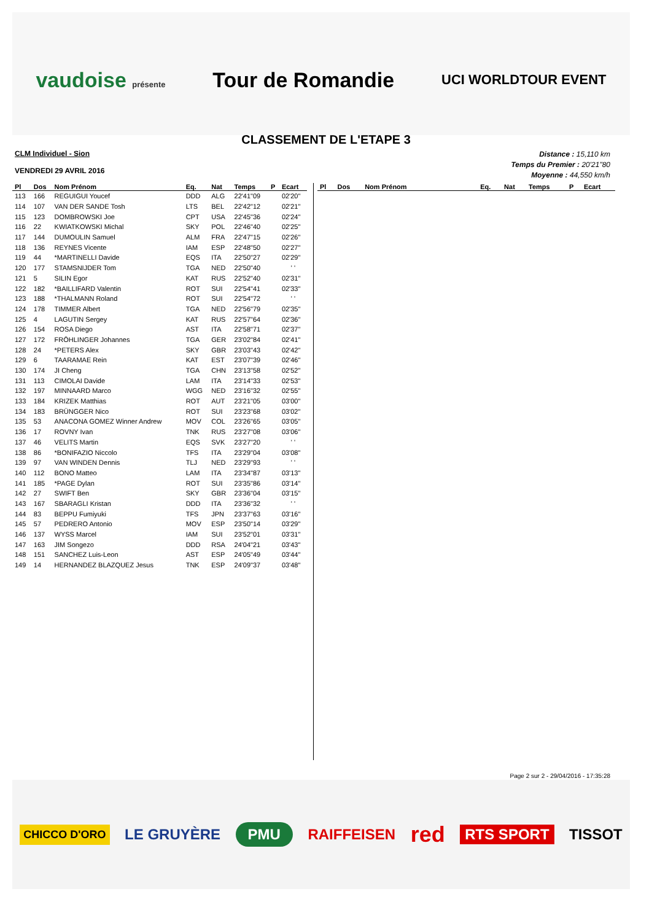vaudoise présente Tour de Romandie UCI WORLDTOUR EVENT
CLASSEMENT DE L'ETAPE 3
CLM Individuel - Sion
VENDREDI 29 AVRIL 2016
Distance : 15,110 km
Temps du Premier : 20'21"80
Moyenne : 44,550 km/h
| Pl | Dos | Nom Prénom | Eq. | Nat | Temps | P | Ecart |
| --- | --- | --- | --- | --- | --- | --- | --- |
| 113 | 166 | REGUIGUI Youcef | DDD | ALG | 22'41"09 | | 02'20" |
| 114 | 107 | VAN DER SANDE Tosh | LTS | BEL | 22'42"12 | | 02'21" |
| 115 | 123 | DOMBROWSKI Joe | CPT | USA | 22'45"36 | | 02'24" |
| 116 | 22 | KWIATKOWSKI Michal | SKY | POL | 22'46"40 | | 02'25" |
| 117 | 144 | DUMOULIN Samuel | ALM | FRA | 22'47"15 | | 02'26" |
| 118 | 136 | REYNES Vicente | IAM | ESP | 22'48"50 | | 02'27" |
| 119 | 44 | *MARTINELLI Davide | EQS | ITA | 22'50"27 | | 02'29" |
| 120 | 177 | STAMSNIJDER Tom | TGA | NED | 22'50"40 | | ' ' |
| 121 | 5 | SILIN Egor | KAT | RUS | 22'52"40 | | 02'31" |
| 122 | 182 | *BAILLIFARD Valentin | ROT | SUI | 22'54"41 | | 02'33" |
| 123 | 188 | *THALMANN Roland | ROT | SUI | 22'54"72 | | ' ' |
| 124 | 178 | TIMMER Albert | TGA | NED | 22'56"79 | | 02'35" |
| 125 | 4 | LAGUTIN Sergey | KAT | RUS | 22'57"64 | | 02'36" |
| 126 | 154 | ROSA Diego | AST | ITA | 22'58"71 | | 02'37" |
| 127 | 172 | FRÖHLINGER Johannes | TGA | GER | 23'02"84 | | 02'41" |
| 128 | 24 | *PETERS Alex | SKY | GBR | 23'03"43 | | 02'42" |
| 129 | 6 | TAARAMAE Rein | KAT | EST | 23'07"39 | | 02'46" |
| 130 | 174 | JI Cheng | TGA | CHN | 23'13"58 | | 02'52" |
| 131 | 113 | CIMOLAI Davide | LAM | ITA | 23'14"33 | | 02'53" |
| 132 | 197 | MINNAARD Marco | WGG | NED | 23'16"32 | | 02'55" |
| 133 | 184 | KRIZEK Matthias | ROT | AUT | 23'21"05 | | 03'00" |
| 134 | 183 | BRÜNGGER Nico | ROT | SUI | 23'23"68 | | 03'02" |
| 135 | 53 | ANACONA GOMEZ Winner Andrew | MOV | COL | 23'26"65 | | 03'05" |
| 136 | 17 | ROVNY Ivan | TNK | RUS | 23'27"08 | | 03'06" |
| 137 | 46 | VELITS Martin | EQS | SVK | 23'27"20 | | ' ' |
| 138 | 86 | *BONIFAZIO Niccolo | TFS | ITA | 23'29"04 | | 03'08" |
| 139 | 97 | VAN WINDEN Dennis | TLJ | NED | 23'29"93 | | ' ' |
| 140 | 112 | BONO Matteo | LAM | ITA | 23'34"87 | | 03'13" |
| 141 | 185 | *PAGE Dylan | ROT | SUI | 23'35"86 | | 03'14" |
| 142 | 27 | SWIFT Ben | SKY | GBR | 23'36"04 | | 03'15" |
| 143 | 167 | SBARAGLI Kristan | DDD | ITA | 23'36"32 | | ' ' |
| 144 | 83 | BEPPU Fumiyuki | TFS | JPN | 23'37"63 | | 03'16" |
| 145 | 57 | PEDRERO Antonio | MOV | ESP | 23'50"14 | | 03'29" |
| 146 | 137 | WYSS Marcel | IAM | SUI | 23'52"01 | | 03'31" |
| 147 | 163 | JIM Songezo | DDD | RSA | 24'04"21 | | 03'43" |
| 148 | 151 | SANCHEZ Luis-Leon | AST | ESP | 24'05"49 | | 03'44" |
| 149 | 14 | HERNANDEZ BLAZQUEZ Jesus | TNK | ESP | 24'09"37 | | 03'48" |
| Pl | Dos | Nom Prénom | Eq. | Nat | Temps | P | Ecart |
| --- | --- | --- | --- | --- | --- | --- | --- |
Page 2 sur 2 - 29/04/2016 - 17:35:28
CHICCO D'ORO LE GRUYÈRE PMU RAIFFEISEN red RTS SPORT TISSOT